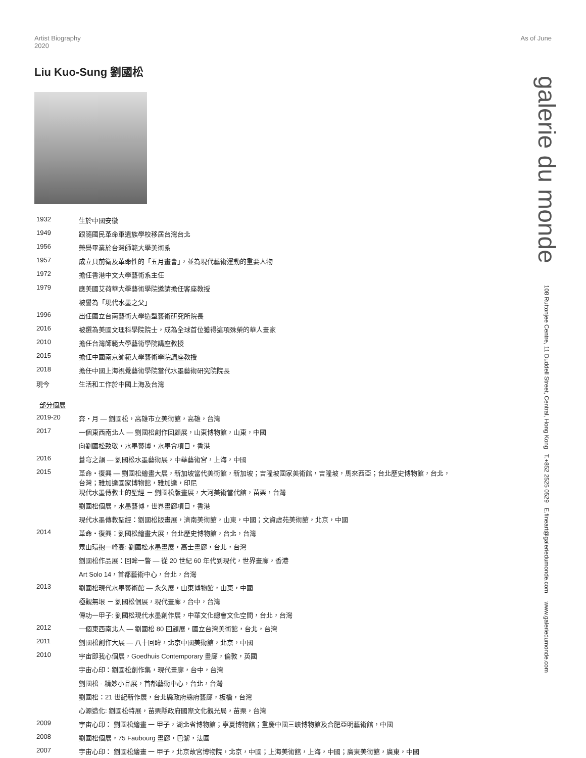Artist Biography
2020
As of June
Liu Kuo-Sung 劉國松
| 1932 | 生於中國安徽 |
| 1949 | 跟隨國民革命軍遺族學校移居台灣台北 |
| 1956 | 榮譽畢業於台灣師範大學美術系 |
| 1957 | 成立具前衛及革命性的「五月畫會」，並為現代藝術運動的重要人物 |
| 1972 | 擔任香港中文大學藝術系主任 |
| 1979 | 應美國艾荷華大學藝術學院邀請擔任客座教授 |
| | 被譽為「現代水墨之父」 |
| 1996 | 出任國立台南藝術大學造型藝術研究所院長 |
| 2016 | 被選為美國文理科學院院士，成為全球首位獲得這項殊榮的華人畫家 |
| 2010 | 擔任台灣師範大學藝術學院講座教授 |
| 2015 | 擔任中國南京師範大學藝術學院講座教授 |
| 2018 | 擔任中國上海視覺藝術學院當代水墨藝術研究院院長 |
| 現今 | 生活和工作於中國上海及台灣 |
部分個展
| 2019-20 | 奔・月 — 劉國松，高雄市立美術館，高雄，台灣 |
| 2017 | 一個東西南北人 — 劉國松創作回顧展，山東博物館，山東，中國 |
| | 向劉國松致敬，水墨藝博，水墨會項目，香港 |
| 2016 | 蒼穹之韻 — 劉國松水墨藝術展，中華藝術宮，上海，中國 |
| 2015 | 革命・復興 — 劉國松繪畫大展，新加坡當代美術館，新加坡；吉隆坡國家美術館，吉隆坡，馬來西亞；台北歷史博物館，台北， 台灣；雅加達國家博物館，雅加達，印尼 現代水墨傳教士的聖經 － 劉國松版畫展，大河美術當代館，苗栗，台灣 |
| | 劉國松個展，水墨藝博，世界畫廊項目，香港 |
| | 現代水墨傳教聖經：劉國松版畫展，濟南美術館，山東，中國；文資虛苑美術館，北京，中國 |
| 2014 | 革命・復興：劉國松繪畫大展，台北歷史博物館，台北，台灣 |
| | 眾山環抱一峰高: 劉國松水墨畫展，高士畫廊，台北，台灣 |
| | 劉國松作品展：回眸一瞥 — 從 20 世紀 60 年代到現代，世界畫廊，香港 |
| | Art Solo 14，首都藝術中心，台北，台灣 |
| 2013 | 劉國松現代水墨藝術館 — 永久展，山東博物館，山東，中國 |
| | 極觀無垠 － 劉國松個展，現代畫廊，台中，台灣 |
| | 傳功一甲子: 劉國松現代水墨創作展，中華文化總會文化空間，台北，台灣 |
| 2012 | 一個東西南北人 — 劉國松 80 回顧展，國立台灣美術館，台北，台灣 |
| 2011 | 劉國松創作大展 — 八十回眸，北京中國美術館，北京，中國 |
| 2010 | 宇宙即我心個展，Goedhuis Contemporary 畫廊，倫敦，英國 |
| | 宇宙心印：劉國松創作集，現代畫廊，台中，台灣 |
| | 劉國松 - 精妙小品展，首都藝術中心，台北，台灣 |
| | 劉國松：21 世紀新作展，台北縣政府縣府藝廊，板橋，台灣 |
| | 心源造化: 劉國松特展，苗栗縣政府國際文化觀光局，苗栗，台灣 |
| 2009 | 宇宙心印： 劉國松繪畫 一 甲子，湖北省博物館；寧夏博物館；重慶中國三峽博物館及合肥亞明藝術館，中國 |
| 2008 | 劉國松個展，75 Faubourg 畫廊，巴黎，法國 |
| 2007 | 宇宙心印： 劉國松繪畫 一 甲子，北京故宮博物院，北京，中國；上海美術館，上海，中國；廣東美術館，廣東，中國 |
galerie du monde 108 Ruttonjee Centre, 11 Duddell Street, Central, Hong Kong T.+852 2525 0529 E.fineart@galeriedumonde.com www.galeriedumonde.com